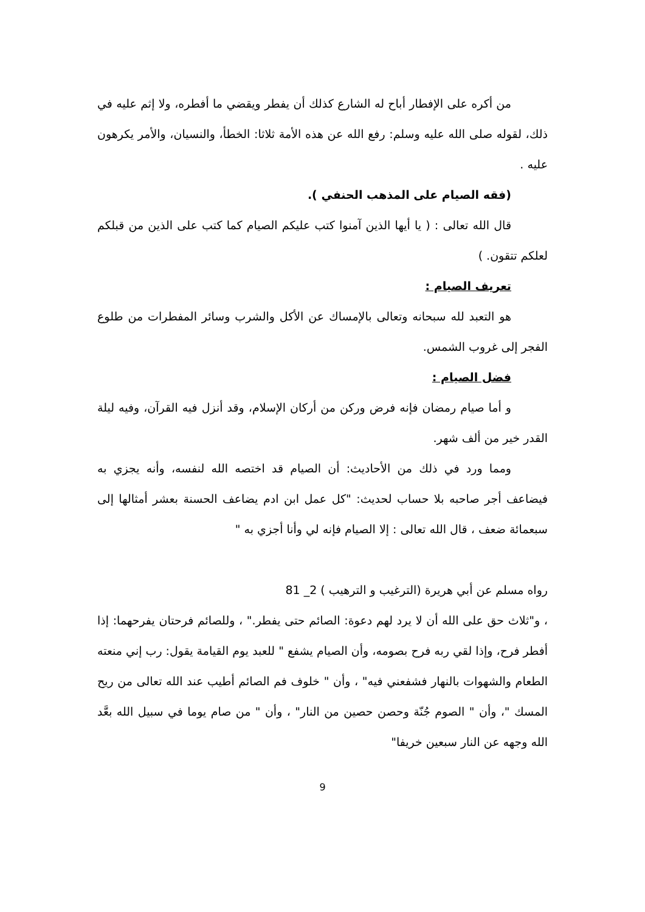من أكره على الإفطار أباح له الشارع كذلك أن يفطر ويقضي ما أفطره، ولا إثم عليه في ذلك، لقوله صلى الله عليه وسلم: رفع الله عن هذه الأمة ثلاثا: الخطأ، والنسيان، والأمر يكرهون عليه .
(فقه الصيام على المذهب الحنفي ).
قال الله تعالى : ( يا أيها الذين آمنوا كتب عليكم الصيام كما كتب على الذين من قبلكم لعلكم تتقون. )
تعريف الصيام :
هو التعبد لله سبحانه وتعالى بالإمساك عن الأكل والشرب وسائر المفطرات من طلوع الفجر إلى غروب الشمس.
فضل الصيام :
و أما صيام رمضان فإنه فرض وركن من أركان الإسلام، وقد أنزل فيه القرآن، وفيه ليلة القدر خير من ألف شهر.
ومما ورد في ذلك من الأحاديث: أن الصيام قد اختصه الله لنفسه، وأنه يجزي به فيضاعف أجر صاحبه بلا حساب لحديث: "كل عمل ابن ادم يضاعف الحسنة بعشر أمثالها إلى سبعمائة ضعف ، قال الله تعالى : إلا الصيام فإنه لي وأنا أجزي به "
رواه مسلم عن أبي هريرة (الترغيب و الترهيب ) 2_ 81
، و"ثلاث حق على الله أن لا يرد لهم دعوة: الصائم حتى يفطر." ، وللصائم فرحتان يفرحهما: إذا أفطر فرح، وإذا لقي ربه فرح بصومه، وأن الصيام يشفع " للعبد يوم القيامة يقول: رب إني منعته الطعام والشهوات بالنهار فشفعني فيه" ، وأن " خلوف فم الصائم أطيب عند الله تعالى من ريح المسك "، وأن " الصوم جُنّة وحصن حصين من النار" ، وأن " من صام يوما في سبيل الله بعَّد الله وجهه عن النار سبعين خريفا"
9